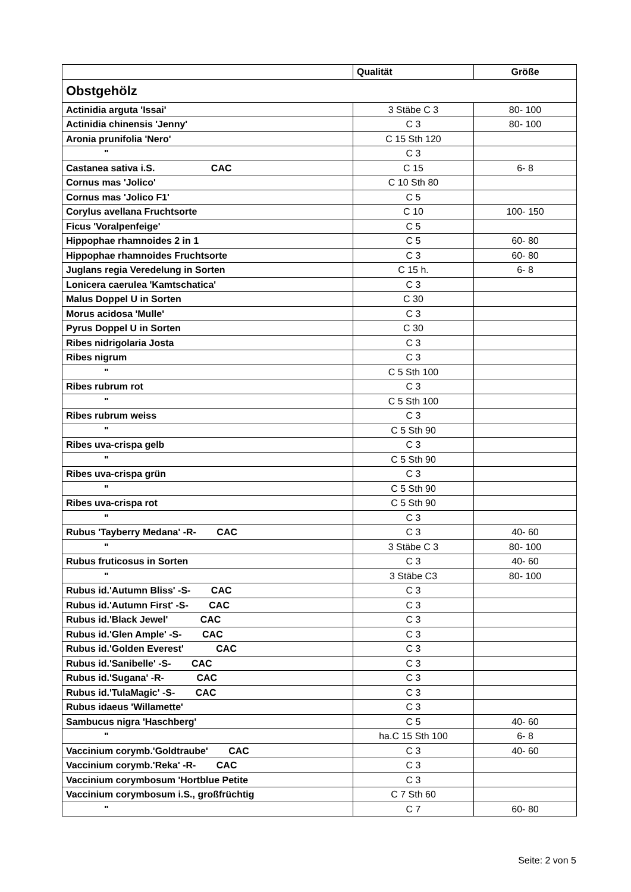| | Qualität | Größe |
| --- | --- | --- |
| Obstgehölz | | |
| Actinidia arguta 'Issai' | 3 Stäbe C 3 | 80- 100 |
| Actinidia chinensis 'Jenny' | C 3 | 80- 100 |
| Aronia prunifolia 'Nero' | C 15 Sth 120 | |
| " | C 3 | |
| Castanea sativa i.S. CAC | C 15 | 6- 8 |
| Cornus mas 'Jolico' | C 10 Sth 80 | |
| Cornus mas 'Jolico F1' | C 5 | |
| Corylus avellana Fruchtsorte | C 10 | 100- 150 |
| Ficus 'Voralpenfeige' | C 5 | |
| Hippophae rhamnoides 2 in 1 | C 5 | 60- 80 |
| Hippophae rhamnoides Fruchtsorte | C 3 | 60- 80 |
| Juglans regia Veredelung in Sorten | C 15 h. | 6- 8 |
| Lonicera caerulea 'Kamtschatica' | C 3 | |
| Malus Doppel U in Sorten | C 30 | |
| Morus acidosa 'Mulle' | C 3 | |
| Pyrus Doppel U in Sorten | C 30 | |
| Ribes nidrigolaria Josta | C 3 | |
| Ribes nigrum | C 3 | |
| " | C 5 Sth 100 | |
| Ribes rubrum rot | C 3 | |
| " | C 5 Sth 100 | |
| Ribes rubrum weiss | C 3 | |
| " | C 5 Sth 90 | |
| Ribes uva-crispa gelb | C 3 | |
| " | C 5 Sth 90 | |
| Ribes uva-crispa grün | C 3 | |
| " | C 5 Sth 90 | |
| Ribes uva-crispa rot | C 5 Sth 90 | |
| " | C 3 | |
| Rubus 'Tayberry Medana' -R- CAC | C 3 | 40- 60 |
| " | 3 Stäbe C 3 | 80- 100 |
| Rubus fruticosus in Sorten | C 3 | 40- 60 |
| " | 3 Stäbe C3 | 80- 100 |
| Rubus id.'Autumn Bliss' -S- CAC | C 3 | |
| Rubus id.'Autumn First' -S- CAC | C 3 | |
| Rubus id.'Black Jewel' CAC | C 3 | |
| Rubus id.'Glen Ample' -S- CAC | C 3 | |
| Rubus id.'Golden Everest' CAC | C 3 | |
| Rubus id.'Sanibelle' -S- CAC | C 3 | |
| Rubus id.'Sugana' -R- CAC | C 3 | |
| Rubus id.'TulaMagic' -S- CAC | C 3 | |
| Rubus idaeus 'Willamette' | C 3 | |
| Sambucus nigra 'Haschberg' | C 5 | 40- 60 |
| " | ha.C 15 Sth 100 | 6- 8 |
| Vaccinium corymb.'Goldtraube' CAC | C 3 | 40- 60 |
| Vaccinium corymb.'Reka' -R- CAC | C 3 | |
| Vaccinium corymbosum 'Hortblue Petite | C 3 | |
| Vaccinium corymbosum i.S., großfrüchtig | C 7 Sth 60 | |
| " | C 7 | 60- 80 |
Seite: 2 von 5